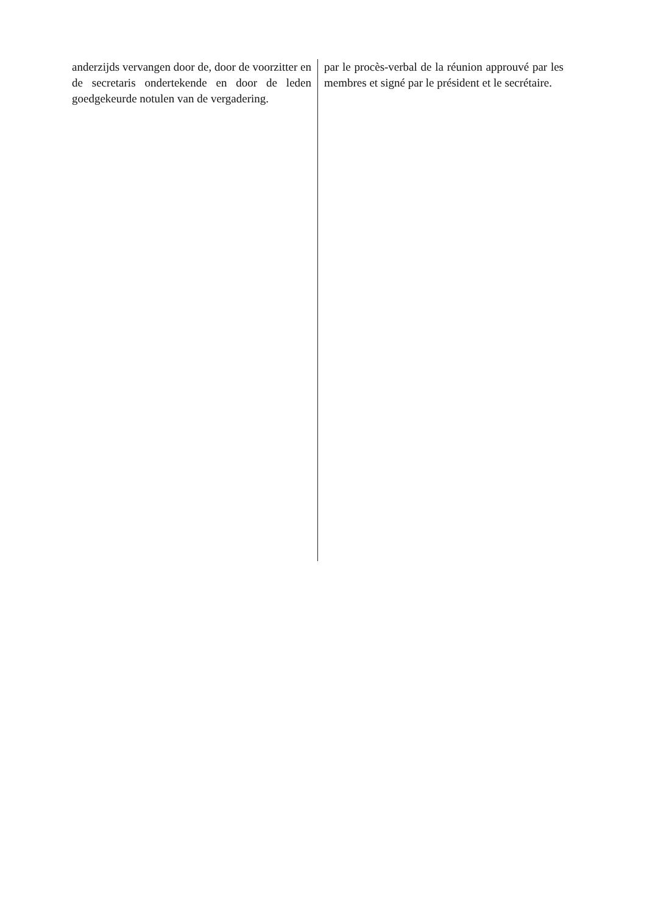anderzijds vervangen door de, door de voorzitter en de secretaris ondertekende en door de leden goedgekeurde notulen van de vergadering.
par le procès-verbal de la réunion approuvé par les membres et signé par le président et le secrétaire.